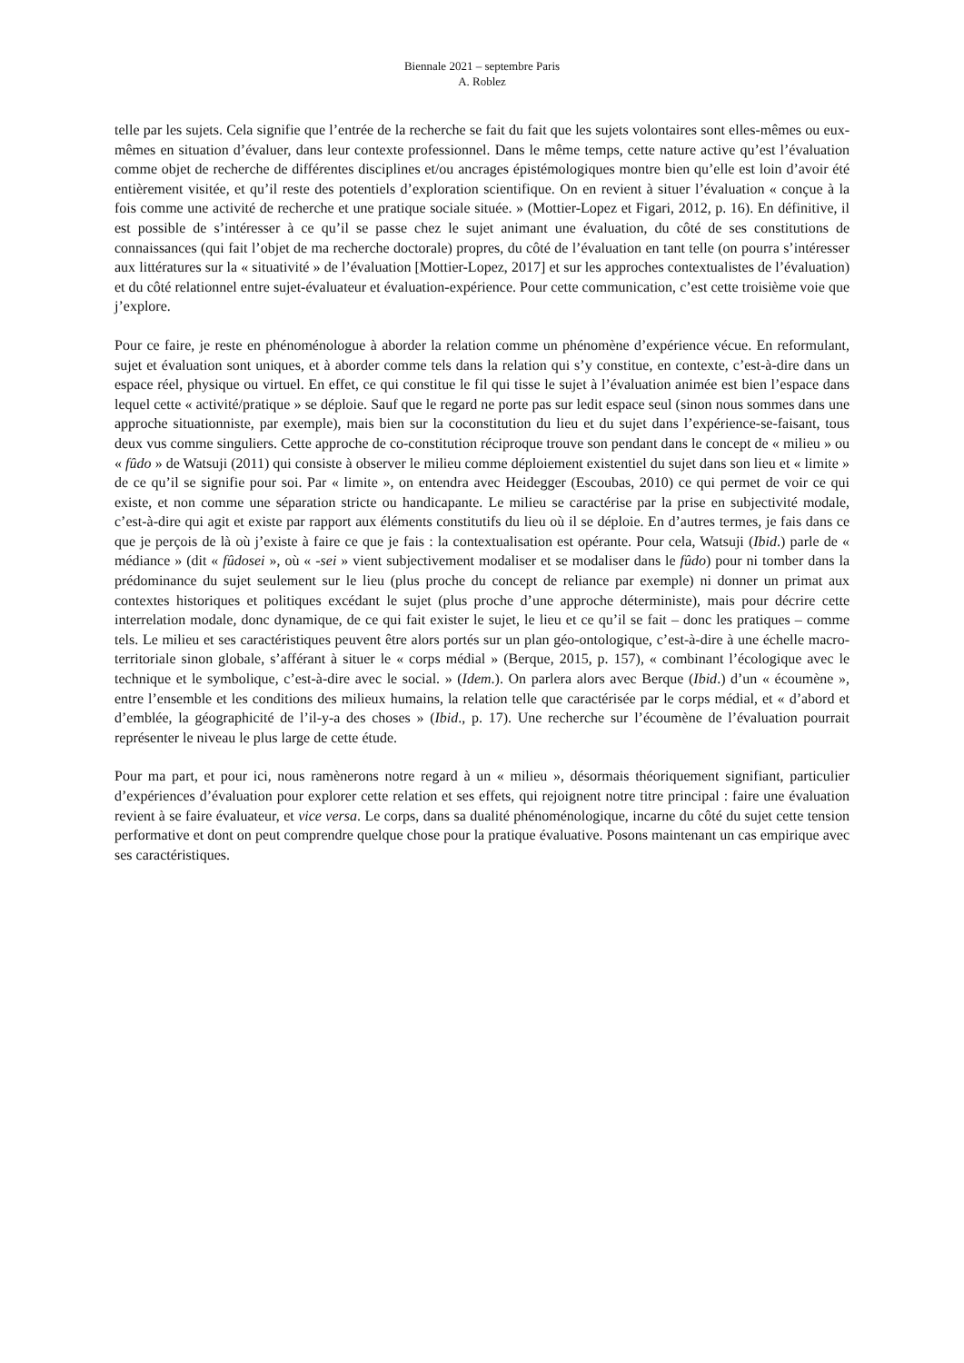Biennale 2021 – septembre Paris
A. Roblez
telle par les sujets. Cela signifie que l’entrée de la recherche se fait du fait que les sujets volontaires sont elles-mêmes ou eux-mêmes en situation d’évaluer, dans leur contexte professionnel. Dans le même temps, cette nature active qu’est l’évaluation comme objet de recherche de différentes disciplines et/ou ancrages épistémologiques montre bien qu’elle est loin d’avoir été entièrement visitée, et qu’il reste des potentiels d’exploration scientifique. On en revient à situer l’évaluation « conçue à la fois comme une activité de recherche et une pratique sociale située. » (Mottier-Lopez et Figari, 2012, p. 16). En définitive, il est possible de s’intéresser à ce qu’il se passe chez le sujet animant une évaluation, du côté de ses constitutions de connaissances (qui fait l’objet de ma recherche doctorale) propres, du côté de l’évaluation en tant telle (on pourra s’intéresser aux littératures sur la « situativité » de l’évaluation [Mottier-Lopez, 2017] et sur les approches contextualistes de l’évaluation) et du côté relationnel entre sujet-évaluateur et évaluation-expérience. Pour cette communication, c’est cette troisième voie que j’explore.
Pour ce faire, je reste en phénoménologue à aborder la relation comme un phénomène d’expérience vécue. En reformulant, sujet et évaluation sont uniques, et à aborder comme tels dans la relation qui s’y constitue, en contexte, c’est-à-dire dans un espace réel, physique ou virtuel. En effet, ce qui constitue le fil qui tisse le sujet à l’évaluation animée est bien l’espace dans lequel cette « activité/pratique » se déploie. Sauf que le regard ne porte pas sur ledit espace seul (sinon nous sommes dans une approche situationniste, par exemple), mais bien sur la coconstitution du lieu et du sujet dans l’expérience-se-faisant, tous deux vus comme singuliers. Cette approche de co-constitution réciproque trouve son pendant dans le concept de « milieu » ou « fûdo » de Watsuji (2011) qui consiste à observer le milieu comme déploiement existentiel du sujet dans son lieu et « limite » de ce qu’il se signifie pour soi. Par « limite », on entendra avec Heidegger (Escoubas, 2010) ce qui permet de voir ce qui existe, et non comme une séparation stricte ou handicapante. Le milieu se caractérise par la prise en subjectivité modale, c’est-à-dire qui agit et existe par rapport aux éléments constitutifs du lieu où il se déploie. En d’autres termes, je fais dans ce que je perçois de là où j’existe à faire ce que je fais : la contextualisation est opérante. Pour cela, Watsuji (Ibid.) parle de « médiance » (dit « fûdosei », où « -sei » vient subjectivement modaliser et se modaliser dans le fûdo) pour ni tomber dans la prédominance du sujet seulement sur le lieu (plus proche du concept de reliance par exemple) ni donner un primat aux contextes historiques et politiques excédant le sujet (plus proche d’une approche déterministe), mais pour décrire cette interrelation modale, donc dynamique, de ce qui fait exister le sujet, le lieu et ce qu’il se fait – donc les pratiques – comme tels. Le milieu et ses caractéristiques peuvent être alors portés sur un plan géo-ontologique, c’est-à-dire à une échelle macro-territoriale sinon globale, s’afférant à situer le « corps médial » (Berque, 2015, p. 157), « combinant l’écologique avec le technique et le symbolique, c’est-à-dire avec le social. » (Idem.). On parlera alors avec Berque (Ibid.) d’un « écoumène », entre l’ensemble et les conditions des milieux humains, la relation telle que caractérisée par le corps médial, et « d’abord et d’emblée, la géographicité de l’il-y-a des choses » (Ibid., p. 17). Une recherche sur l’écoumène de l’évaluation pourrait représenter le niveau le plus large de cette étude.
Pour ma part, et pour ici, nous ramènerons notre regard à un « milieu », désormais théoriquement signifiant, particulier d’expériences d’évaluation pour explorer cette relation et ses effets, qui rejoignent notre titre principal : faire une évaluation revient à se faire évaluateur, et vice versa. Le corps, dans sa dualité phénoménologique, incarne du côté du sujet cette tension performative et dont on peut comprendre quelque chose pour la pratique évaluative. Posons maintenant un cas empirique avec ses caractéristiques.